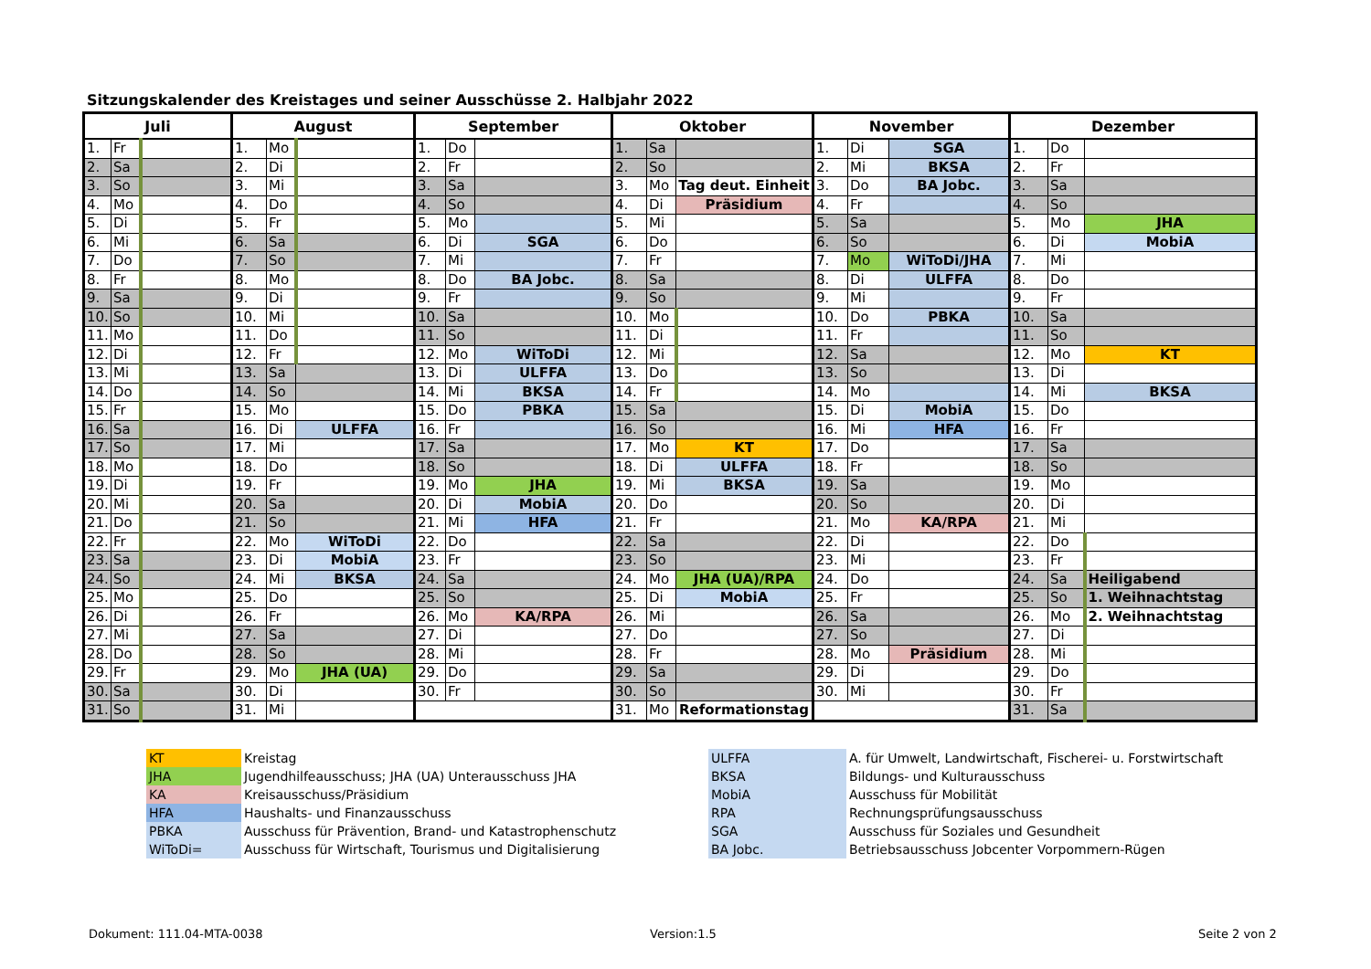Sitzungskalender des Kreistages und seiner Ausschüsse 2. Halbjahr 2022
| Juli | | | August | | | September | | | Oktober | | | November | | | Dezember | | |
| --- | --- | --- | --- | --- | --- | --- | --- | --- | --- | --- | --- | --- | --- | --- | --- | --- | --- |
| 1. | Fr | | 1. | Mo | | 1. | Do | | 1. | Sa | | 1. | Di | SGA | 1. | Do | |
| 2. | Sa | | 2. | Di | | 2. | Fr | | 2. | So | | 2. | Mi | BKSA | 2. | Fr | |
| 3. | So | | 3. | Mi | | 3. | Sa | | 3. | Mo | Tag deut. Einheit | 3. | Do | BA Jobc. | 3. | Sa | |
| 4. | Mo | | 4. | Do | | 4. | So | | 4. | Di | Präsidium | 4. | Fr | | 4. | So | |
| 5. | Di | | 5. | Fr | | 5. | Mo | | 5. | Mi | | 5. | Sa | | 5. | Mo | JHA |
| 6. | Mi | | 6. | Sa | | 6. | Di | SGA | 6. | Do | | 6. | So | | 6. | Di | MobiA |
| 7. | Do | | 7. | So | | 7. | Mi | | 7. | Fr | | 7. | Mo | WiToDi/JHA | 7. | Mi | |
| 8. | Fr | | 8. | Mo | | 8. | Do | BA Jobc. | 8. | Sa | | 8. | Di | ULFFA | 8. | Do | |
| 9. | Sa | | 9. | Di | | 9. | Fr | | 9. | So | | 9. | Mi | | 9. | Fr | |
| 10. | So | | 10. | Mi | | 10. | Sa | | 10. | Mo | | 10. | Do | PBKA | 10. | Sa | |
| 11. | Mo | | 11. | Do | | 11. | So | | 11. | Di | | 11. | Fr | | 11. | So | |
| 12. | Di | | 12. | Fr | | 12. | Mo | WiToDi | 12. | Mi | | 12. | Sa | | 12. | Mo | KT |
| 13. | Mi | | 13. | Sa | | 13. | Di | ULFFA | 13. | Do | | 13. | So | | 13. | Di | |
| 14. | Do | | 14. | So | | 14. | Mi | BKSA | 14. | Fr | | 14. | Mo | | 14. | Mi | BKSA |
| 15. | Fr | | 15. | Mo | | 15. | Do | PBKA | 15. | Sa | | 15. | Di | MobiA | 15. | Do | |
| 16. | Sa | | 16. | Di | ULFFA | 16. | Fr | | 16. | So | | 16. | Mi | HFA | 16. | Fr | |
| 17. | So | | 17. | Mi | | 17. | Sa | | 17. | Mo | KT | 17. | Do | | 17. | Sa | |
| 18. | Mo | | 18. | Do | | 18. | So | | 18. | Di | ULFFA | 18. | Fr | | 18. | So | |
| 19. | Di | | 19. | Fr | | 19. | Mo | JHA | 19. | Mi | BKSA | 19. | Sa | | 19. | Mo | |
| 20. | Mi | | 20. | Sa | | 20. | Di | MobiA | 20. | Do | | 20. | So | | 20. | Di | |
| 21. | Do | | 21. | So | | 21. | Mi | HFA | 21. | Fr | | 21. | Mo | KA/RPA | 21. | Mi | |
| 22. | Fr | | 22. | Mo | WiToDi | 22. | Do | | 22. | Sa | | 22. | Di | | 22. | Do | |
| 23. | Sa | | 23. | Di | MobiA | 23. | Fr | | 23. | So | | 23. | Mi | | 23. | Fr | |
| 24. | So | | 24. | Mi | BKSA | 24. | Sa | | 24. | Mo | JHA (UA)/RPA | 24. | Do | | 24. | Sa | Heiligabend |
| 25. | Mo | | 25. | Do | | 25. | So | | 25. | Di | MobiA | 25. | Fr | | 25. | So | 1. Weihnachtstag |
| 26. | Di | | 26. | Fr | | 26. | Mo | KA/RPA | 26. | Mi | | 26. | Sa | | 26. | Mo | 2. Weihnachtstag |
| 27. | Mi | | 27. | Sa | | 27. | Di | | 27. | Do | | 27. | So | | 27. | Di | |
| 28. | Do | | 28. | So | | 28. | Mi | | 28. | Fr | | 28. | Mo | Präsidium | 28. | Mi | |
| 29. | Fr | | 29. | Mo | JHA (UA) | 29. | Do | | 29. | Sa | | 29. | Di | | 29. | Do | |
| 30. | Sa | | 30. | Di | | 30. | Fr | | 30. | So | | 30. | Mi | | 30. | Fr | |
| 31. | So | | 31. | Mi | | | | | 31. | Mo | Reformationstag | | | | 31. | Sa | |
| KT | Kreistag |
| JHA | Jugendhilfeausschuss; JHA (UA) Unterausschuss JHA |
| KA | Kreisausschuss/Präsidium |
| HFA | Haushalts- und Finanzausschuss |
| PBKA | Ausschuss für Prävention, Brand- und Katastrophenschutz |
| WiToDi= | Ausschuss für Wirtschaft, Tourismus und Digitalisierung |
| ULFFA | A. für Umwelt, Landwirtschaft, Fischerei- u. Forstwirtschaft |
| BKSA | Bildungs- und Kulturausschuss |
| MobiA | Ausschuss für Mobilität |
| RPA | Rechnungsprüfungsausschuss |
| SGA | Ausschuss für Soziales und Gesundheit |
| BA Jobc. | Betriebsausschuss Jobcenter Vorpommern-Rügen |
Dokument: 111.04-MTA-0038 Version:1.5 Seite 2 von 2